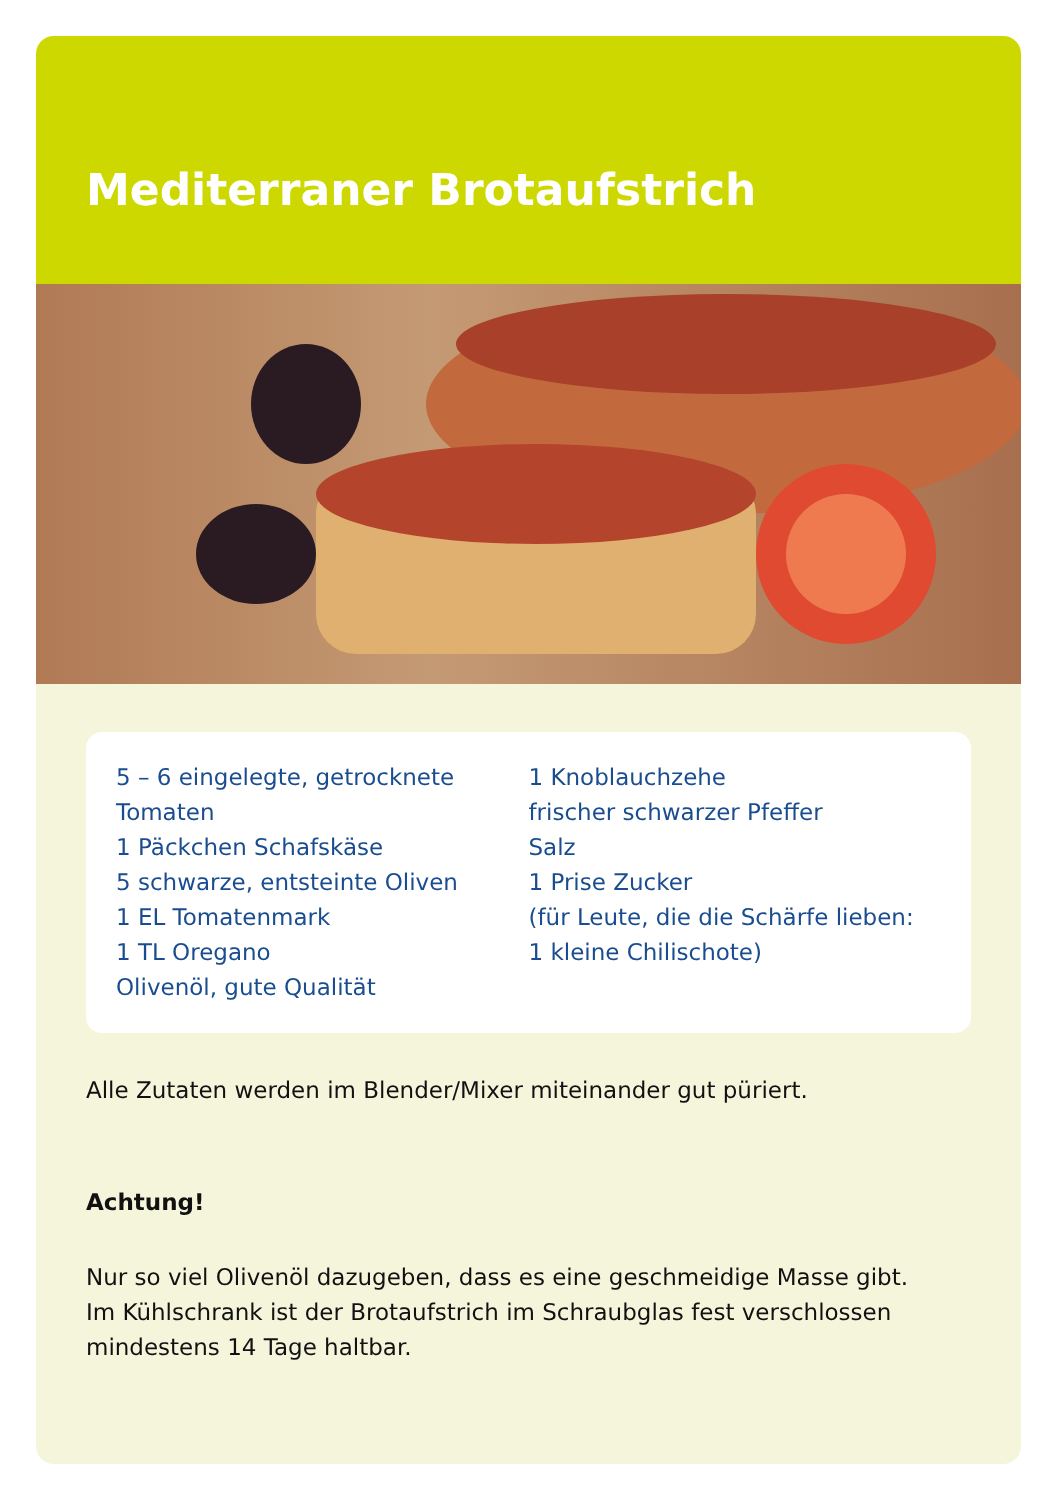Mediterraner Brotaufstrich
5 – 6 eingelegte, getrocknete
Tomaten
1 Päckchen Schafskäse
5 schwarze, entsteinte Oliven
1 EL Tomatenmark
1 TL Oregano
Olivenöl, gute Qualität
1 Knoblauchzehe
frischer schwarzer Pfeffer
Salz
1 Prise Zucker
(für Leute, die die Schärfe lieben:
1 kleine Chilischote)
Alle Zutaten werden im Blender/Mixer miteinander gut püriert.
Achtung!
Nur so viel Olivenöl dazugeben, dass es eine geschmeidige Masse gibt.
Im Kühlschrank ist der Brotaufstrich im Schraubglas fest verschlossen
mindestens 14 Tage haltbar.